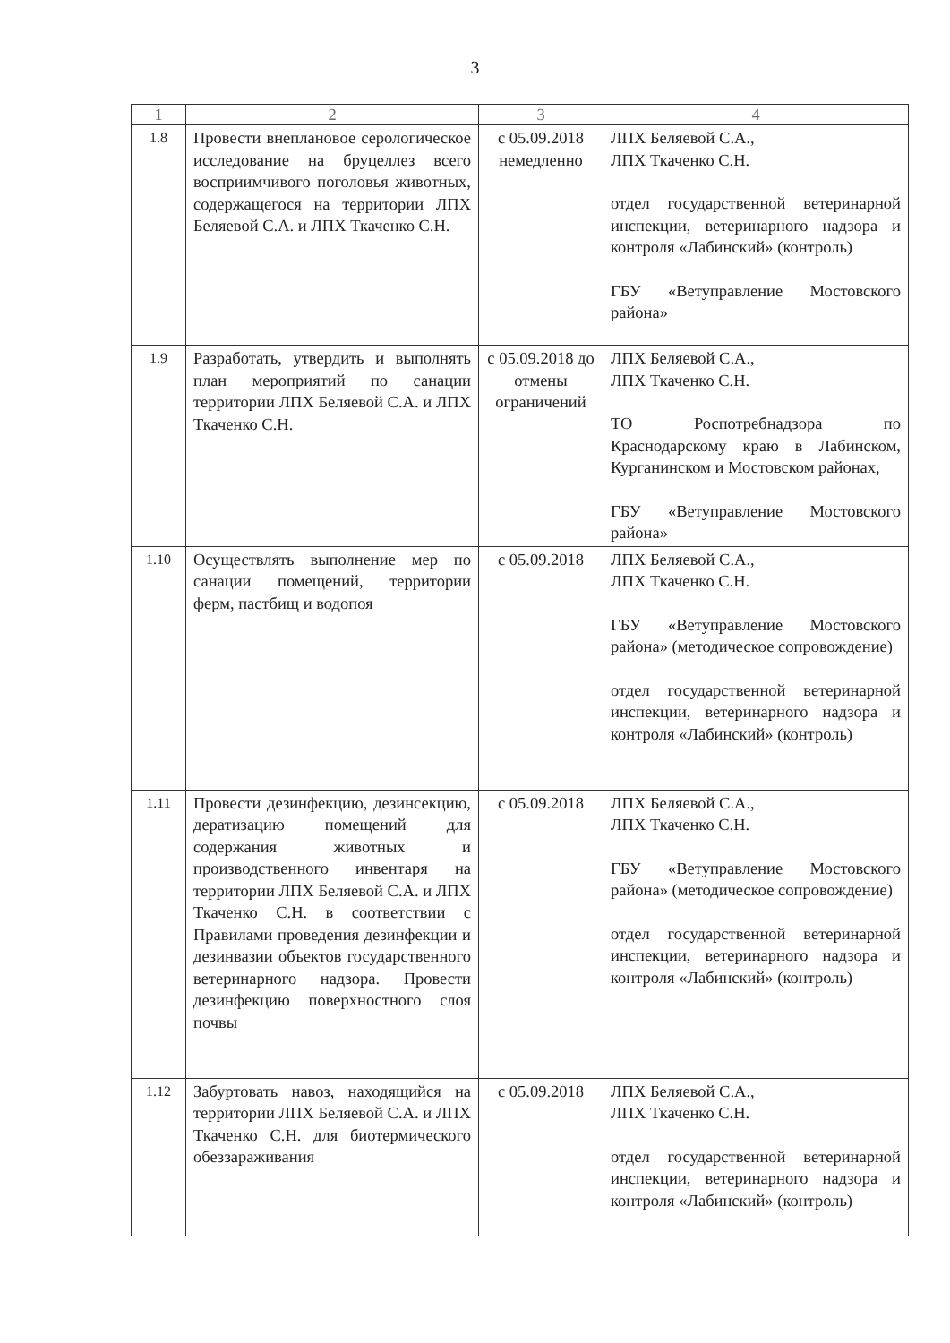3
| 1 | 2 | 3 | 4 |
| --- | --- | --- | --- |
| 1.8 | Провести внеплановое серологическое исследование на бруцеллез всего восприимчивого поголовья животных, содержащегося на территории ЛПХ Беляевой С.А. и ЛПХ Ткаченко С.Н. | с 05.09.2018 немедленно | ЛПХ Беляевой С.А., ЛПХ Ткаченко С.Н. отдел государственной ветеринарной инспекции, ветеринарного надзора и контроля «Лабинский» (контроль) ГБУ «Ветуправление Мостовского района» |
| 1.9 | Разработать, утвердить и выполнять план мероприятий по санации территории ЛПХ Беляевой С.А. и ЛПХ Ткаченко С.Н. | с 05.09.2018 до отмены ограничений | ЛПХ Беляевой С.А., ЛПХ Ткаченко С.Н. ТО Роспотребнадзора по Краснодарскому краю в Лабинском, Курганинском и Мостовском районах, ГБУ «Ветуправление Мостовского района» |
| 1.10 | Осуществлять выполнение мер по санации помещений, территории ферм, пастбищ и водопоя | с 05.09.2018 | ЛПХ Беляевой С.А., ЛПХ Ткаченко С.Н. ГБУ «Ветуправление Мостовского района» (методическое сопровождение) отдел государственной ветеринарной инспекции, ветеринарного надзора и контроля «Лабинский» (контроль) |
| 1.11 | Провести дезинфекцию, дезинсекцию, дератизацию помещений для содержания животных и производственного инвентаря на территории ЛПХ Беляевой С.А. и ЛПХ Ткаченко С.Н. в соответствии с Правилами проведения дезинфекции и дезинвазии объектов государственного ветеринарного надзора. Провести дезинфекцию поверхностного слоя почвы | с 05.09.2018 | ЛПХ Беляевой С.А., ЛПХ Ткаченко С.Н. ГБУ «Ветуправление Мостовского района» (методическое сопровождение) отдел государственной ветеринарной инспекции, ветеринарного надзора и контроля «Лабинский» (контроль) |
| 1.12 | Забуртовать навоз, находящийся на территории ЛПХ Беляевой С.А. и ЛПХ Ткаченко С.Н. для биотермического обеззараживания | с 05.09.2018 | ЛПХ Беляевой С.А., ЛПХ Ткаченко С.Н. отдел государственной ветеринарной инспекции, ветеринарного надзора и контроля «Лабинский» (контроль) |